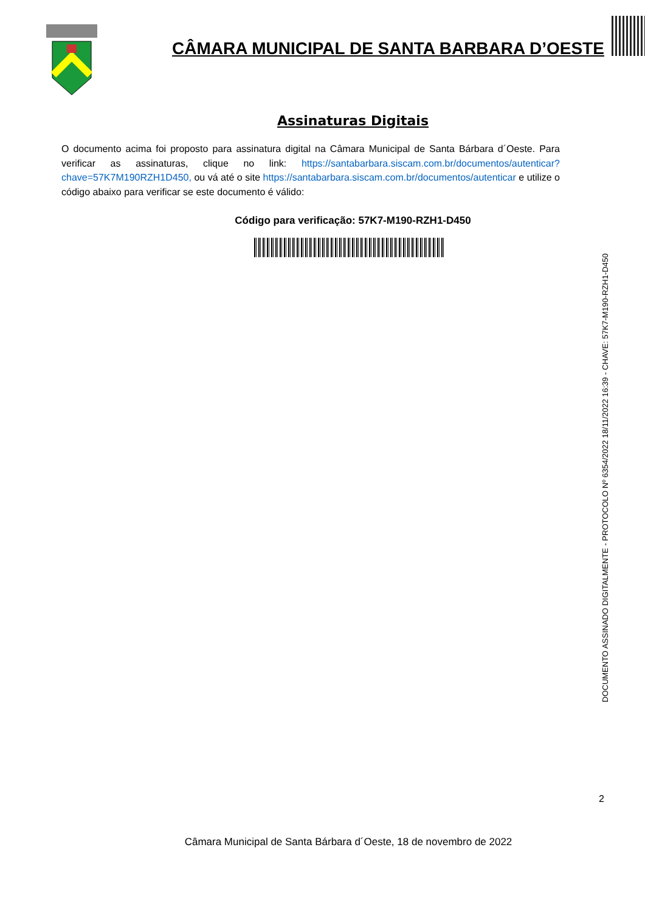CÂMARA MUNICIPAL DE SANTA BARBARA D’OESTE
Assinaturas Digitais
O documento acima foi proposto para assinatura digital na Câmara Municipal de Santa Bárbara d´Oeste. Para verificar as assinaturas, clique no link: https://santabarbara.siscam.com.br/documentos/autenticar?chave=57K7M190RZH1D450, ou vá até o site https://santabarbara.siscam.com.br/documentos/autenticar e utilize o código abaixo para verificar se este documento é válido:
Código para verificação: 57K7-M190-RZH1-D450
DOCUMENTO ASSINADO DIGITALMENTE - PROTOCOLO Nº 6354/2022 18/11/2022 16:39 - CHAVE: 57K7-M190-RZH1-D450
2
Câmara Municipal de Santa Bárbara d´Oeste, 18 de novembro de 2022